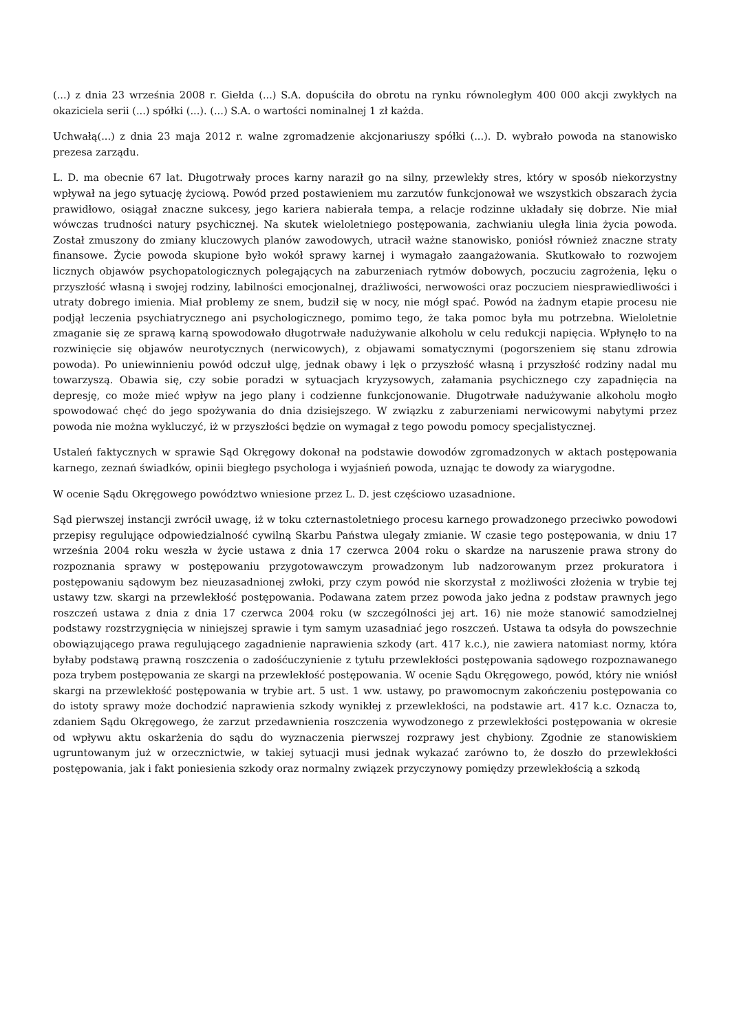(...) z dnia 23 września 2008 r. Giełda (...) S.A. dopuściła do obrotu na rynku równoległym 400 000 akcji zwykłych na okaziciela serii (...) spółki (...). (...) S.A. o wartości nominalnej 1 zł każda.
Uchwałą(...) z dnia 23 maja 2012 r. walne zgromadzenie akcjonariuszy spółki (...). D. wybrało powoda na stanowisko prezesa zarządu.
L. D. ma obecnie 67 lat. Długotrwały proces karny naraził go na silny, przewlekły stres, który w sposób niekorzystny wpływał na jego sytuację życiową. Powód przed postawieniem mu zarzutów funkcjonował we wszystkich obszarach życia prawidłowo, osiągał znaczne sukcesy, jego kariera nabierała tempa, a relacje rodzinne układały się dobrze. Nie miał wówczas trudności natury psychicznej. Na skutek wieloletniego postępowania, zachwianiu uległa linia życia powoda. Został zmuszony do zmiany kluczowych planów zawodowych, utracił ważne stanowisko, poniósł również znaczne straty finansowe. Życie powoda skupione było wokół sprawy karnej i wymagało zaangażowania. Skutkowało to rozwojem licznych objawów psychopatologicznych polegających na zaburzeniach rytmów dobowych, poczuciu zagrożenia, lęku o przyszłość własną i swojej rodziny, labilności emocjonalnej, drażliwości, nerwowości oraz poczuciem niesprawiedliwości i utraty dobrego imienia. Miał problemy ze snem, budził się w nocy, nie mógł spać. Powód na żadnym etapie procesu nie podjął leczenia psychiatrycznego ani psychologicznego, pomimo tego, że taka pomoc była mu potrzebna. Wieloletnie zmaganie się ze sprawą karną spowodowało długotrwałe nadużywanie alkoholu w celu redukcji napięcia. Wpłynęło to na rozwinięcie się objawów neurotycznych (nerwicowych), z objawami somatycznymi (pogorszeniem się stanu zdrowia powoda). Po uniewinnieniu powód odczuł ulgę, jednak obawy i lęk o przyszłość własną i przyszłość rodziny nadal mu towarzyszą. Obawia się, czy sobie poradzi w sytuacjach kryzysowych, załamania psychicznego czy zapadnięcia na depresję, co może mieć wpływ na jego plany i codzienne funkcjonowanie. Długotrwałe nadużywanie alkoholu mogło spowodować chęć do jego spożywania do dnia dzisiejszego. W związku z zaburzeniami nerwicowymi nabytymi przez powoda nie można wykluczyć, iż w przyszłości będzie on wymagał z tego powodu pomocy specjalistycznej.
Ustaleń faktycznych w sprawie Sąd Okręgowy dokonał na podstawie dowodów zgromadzonych w aktach postępowania karnego, zeznań świadków, opinii biegłego psychologa i wyjaśnień powoda, uznając te dowody za wiarygodne.
W ocenie Sądu Okręgowego powództwo wniesione przez L. D. jest częściowo uzasadnione.
Sąd pierwszej instancji zwrócił uwagę, iż w toku czternastoletniego procesu karnego prowadzonego przeciwko powodowi przepisy regulujące odpowiedzialność cywilną Skarbu Państwa ulegały zmianie. W czasie tego postępowania, w dniu 17 września 2004 roku weszła w życie ustawa z dnia 17 czerwca 2004 roku o skardze na naruszenie prawa strony do rozpoznania sprawy w postępowaniu przygotowawczym prowadzonym lub nadzorowanym przez prokuratora i postępowaniu sądowym bez nieuzasadnionej zwłoki, przy czym powód nie skorzystał z możliwości złożenia w trybie tej ustawy tzw. skargi na przewlekłość postępowania. Podawana zatem przez powoda jako jedna z podstaw prawnych jego roszczeń ustawa z dnia z dnia 17 czerwca 2004 roku (w szczególności jej art. 16) nie może stanowić samodzielnej podstawy rozstrzygnięcia w niniejszej sprawie i tym samym uzasadniać jego roszczeń. Ustawa ta odsyła do powszechnie obowiązującego prawa regulującego zagadnienie naprawienia szkody (art. 417 k.c.), nie zawiera natomiast normy, która byłaby podstawą prawną roszczenia o zadośćuczynienie z tytułu przewlekłości postępowania sądowego rozpoznawanego poza trybem postępowania ze skargi na przewlekłość postępowania. W ocenie Sądu Okręgowego, powód, który nie wniósł skargi na przewlekłość postępowania w trybie art. 5 ust. 1 ww. ustawy, po prawomocnym zakończeniu postępowania co do istoty sprawy może dochodzić naprawienia szkody wynikłej z przewlekłości, na podstawie art. 417 k.c. Oznacza to, zdaniem Sądu Okręgowego, że zarzut przedawnienia roszczenia wywodzonego z przewlekłości postępowania w okresie od wpływu aktu oskarżenia do sądu do wyznaczenia pierwszej rozprawy jest chybiony. Zgodnie ze stanowiskiem ugruntowanym już w orzecznictwie, w takiej sytuacji musi jednak wykazać zarówno to, że doszło do przewlekłości postępowania, jak i fakt poniesienia szkody oraz normalny związek przyczynowy pomiędzy przewlekłością a szkodą